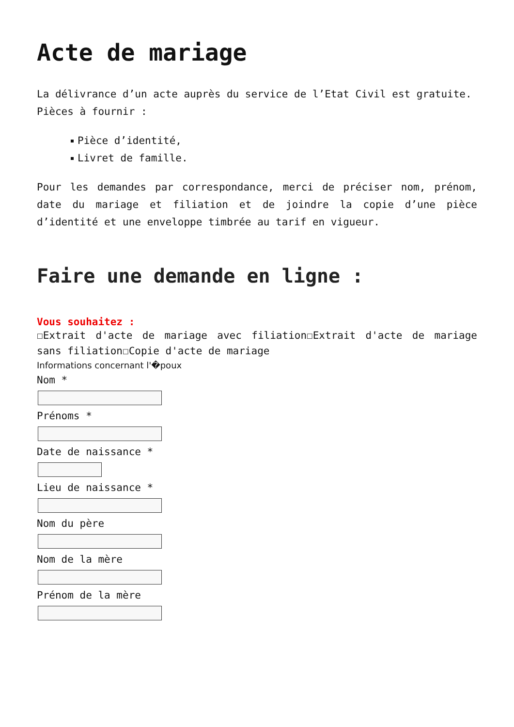Acte de mariage
La délivrance d’un acte auprès du service de l’Etat Civil est gratuite.
Pièces à fournir :
Pièce d’identité,
Livret de famille.
Pour les demandes par correspondance, merci de préciser nom, prénom, date du mariage et filiation et de joindre la copie d’une pièce d’identité et une enveloppe timbrée au tarif en vigueur.
Faire une demande en ligne :
Vous souhaitez :
☐Extrait d'acte de mariage avec filiation☐Extrait d'acte de mariage sans filiation☐Copie d'acte de mariage
Informations concernant l'�poux
Nom *
Prénoms *
Date de naissance *
Lieu de naissance *
Nom du père
Nom de la mère
Prénom de la mère